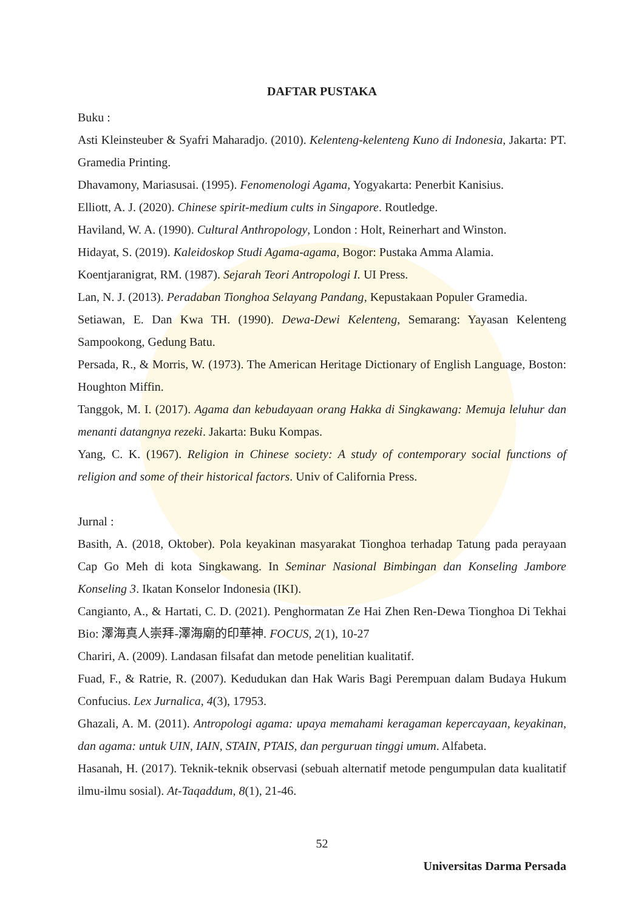DAFTAR PUSTAKA
Buku :
Asti Kleinsteuber & Syafri Maharadjo. (2010). Kelenteng-kelenteng Kuno di Indonesia, Jakarta: PT. Gramedia Printing.
Dhavamony, Mariasusai. (1995). Fenomenologi Agama, Yogyakarta: Penerbit Kanisius.
Elliott, A. J. (2020). Chinese spirit-medium cults in Singapore. Routledge.
Haviland, W. A. (1990). Cultural Anthropology, London : Holt, Reinerhart and Winston.
Hidayat, S. (2019). Kaleidoskop Studi Agama-agama, Bogor: Pustaka Amma Alamia.
Koentjaranigrat, RM. (1987). Sejarah Teori Antropologi I. UI Press.
Lan, N. J. (2013). Peradaban Tionghoa Selayang Pandang, Kepustakaan Populer Gramedia.
Setiawan, E. Dan Kwa TH. (1990). Dewa-Dewi Kelenteng, Semarang: Yayasan Kelenteng Sampookong, Gedung Batu.
Persada, R., & Morris, W. (1973). The American Heritage Dictionary of English Language, Boston: Houghton Miffin.
Tanggok, M. I. (2017). Agama dan kebudayaan orang Hakka di Singkawang: Memuja leluhur dan menanti datangnya rezeki. Jakarta: Buku Kompas.
Yang, C. K. (1967). Religion in Chinese society: A study of contemporary social functions of religion and some of their historical factors. Univ of California Press.
Jurnal :
Basith, A. (2018, Oktober). Pola keyakinan masyarakat Tionghoa terhadap Tatung pada perayaan Cap Go Meh di kota Singkawang. In Seminar Nasional Bimbingan dan Konseling Jambore Konseling 3. Ikatan Konselor Indonesia (IKI).
Cangianto, A., & Hartati, C. D. (2021). Penghormatan Ze Hai Zhen Ren-Dewa Tionghoa Di Tekhai Bio: 澤海真人崇拜-澤海廟的印華神. FOCUS, 2(1), 10-27
Chariri, A. (2009). Landasan filsafat dan metode penelitian kualitatif.
Fuad, F., & Ratrie, R. (2007). Kedudukan dan Hak Waris Bagi Perempuan dalam Budaya Hukum Confucius. Lex Jurnalica, 4(3), 17953.
Ghazali, A. M. (2011). Antropologi agama: upaya memahami keragaman kepercayaan, keyakinan, dan agama: untuk UIN, IAIN, STAIN, PTAIS, dan perguruan tinggi umum. Alfabeta.
Hasanah, H. (2017). Teknik-teknik observasi (sebuah alternatif metode pengumpulan data kualitatif ilmu-ilmu sosial). At-Taqaddum, 8(1), 21-46.
52
Universitas Darma Persada